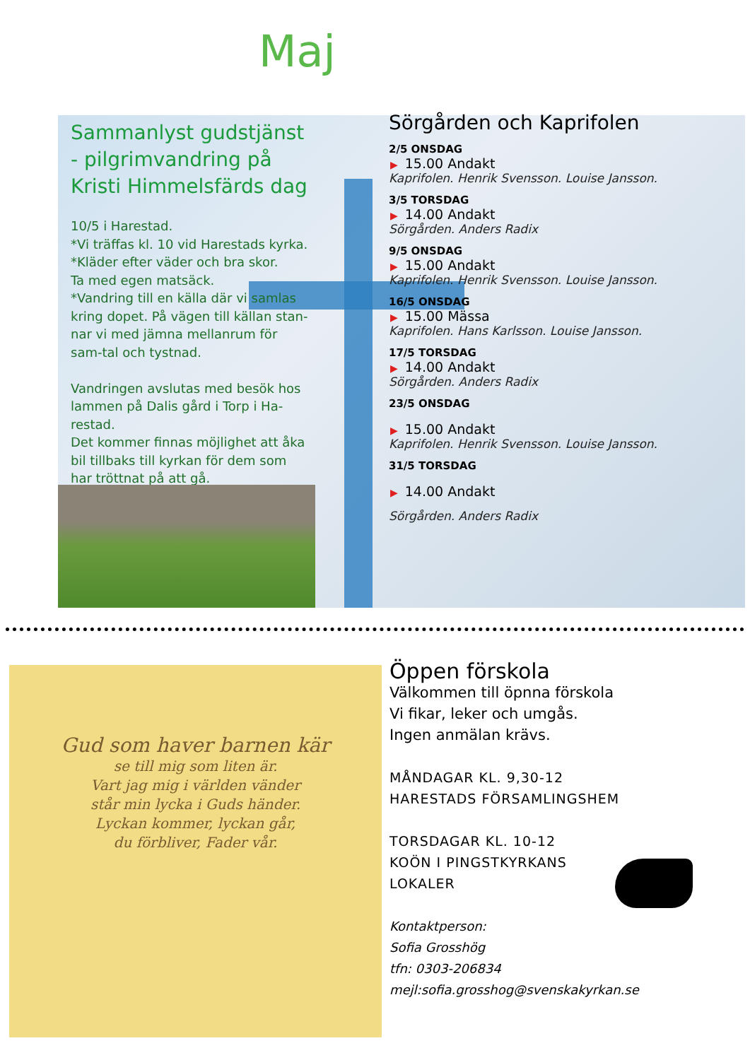Maj
Sammanlyst gudstjänst - pilgrimvandring på Kristi Himmelsfärds dag
10/5 i Harestad.
*Vi träffas kl. 10 vid Harestads kyrka.
*Kläder efter väder och bra skor.
Ta med egen matsäck.
*Vandring till en källa där vi samlas kring dopet. På vägen till källan stan-nar vi med jämna mellanrum för sam-tal och tystnad.
Vandringen avslutas med besök hos lammen på Dalis gård i Torp i Ha-restad.
Det kommer finnas möjlighet att åka bil tillbaks till kyrkan för dem som har tröttnat på att gå.
Sörgården och Kaprifolen
2/5 ONSDAG
▶ 15.00 Andakt
Kaprifolen. Henrik Svensson. Louise Jansson.
3/5 TORSDAG
▶ 14.00 Andakt
Sörgården. Anders Radix
9/5 ONSDAG
▶ 15.00 Andakt
Kaprifolen. Henrik Svensson. Louise Jansson.
16/5 ONSDAG
▶ 15.00 Mässa
Kaprifolen. Hans Karlsson. Louise Jansson.
17/5 TORSDAG
▶ 14.00 Andakt
Sörgården. Anders Radix
23/5 ONSDAG
▶ 15.00 Andakt
Kaprifolen. Henrik Svensson. Louise Jansson.
31/5 TORSDAG
▶ 14.00 Andakt
Sörgården. Anders Radix
Gud som haver barnen kär
se till mig som liten är.
Vart jag mig i världen vänder
står min lycka i Guds händer.
Lyckan kommer, lyckan går,
du förbliver, Fader vår.
Öppen förskola
Välkommen till öpnna förskola
Vi fikar, leker och umgås.
Ingen anmälan krävs.
MÅNDAGAR KL. 9,30-12
HARESTADS FÖRSAMLINGSHEM
TORSDAGAR KL. 10-12
KOÖN I PINGSTKYRKANS
LOKALER
Kontaktperson:
Sofia Grosshög
tfn: 0303-206834
mejl:sofia.grosshog@svenskakyrkan.se